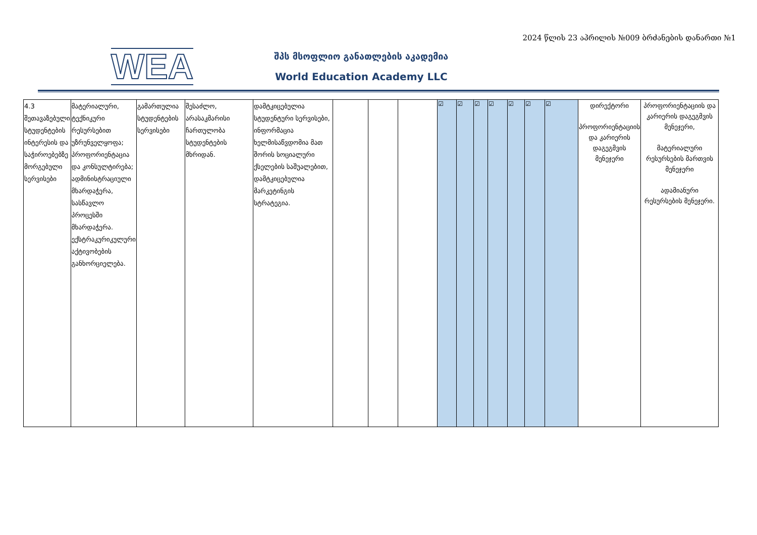2024 წლის 23 აპრილის №009 ბრძანების დანართი №1
WEA
შპს მსოფლიო განათლების აკადემია
World Education Academy LLC
| 4.3 შეთავაზებული სტუდენტების ინტერესის და საჭიროებებზე მორგებული სერვისები | მატერიალური, ტექნიკური რესურსებით უზრუნველყოფა; პროფორიენტაცია და კონსულტირება; ადმინისტრაციული მხარდაჭერა, სასწავლო პროცესში მხარდაჭერა. ექსტრაკურიკულური აქტივობების განხორციელება. | გამართულია სტუდენტების სერვისები | შესაძლო, არასაკმარისი ჩართულობა სტუდენტების მხრიდან. | დამტკიცებულია სტუდენტური სერვისები, ინფორმაცია ხელმისაწვდომია მათ შორის სოციალური ქსელების საშუალებით, დამტკიცებულია მარკეტინგის სტრატეგია. | | | | ☑ | ☑ | ☑ | ☑ | ☑ | ☑ | ☑ | დირექტორი პროფორიენტაციის და კარიერის დაგეგმვის მენეჯერი | პროფორიენტაციის და კარიერის დაგეგმვის მენეჯერი, მატერიალური რესურსების მართვის მენეჯერი ადამიანური რესურსების მენეჯერი. |